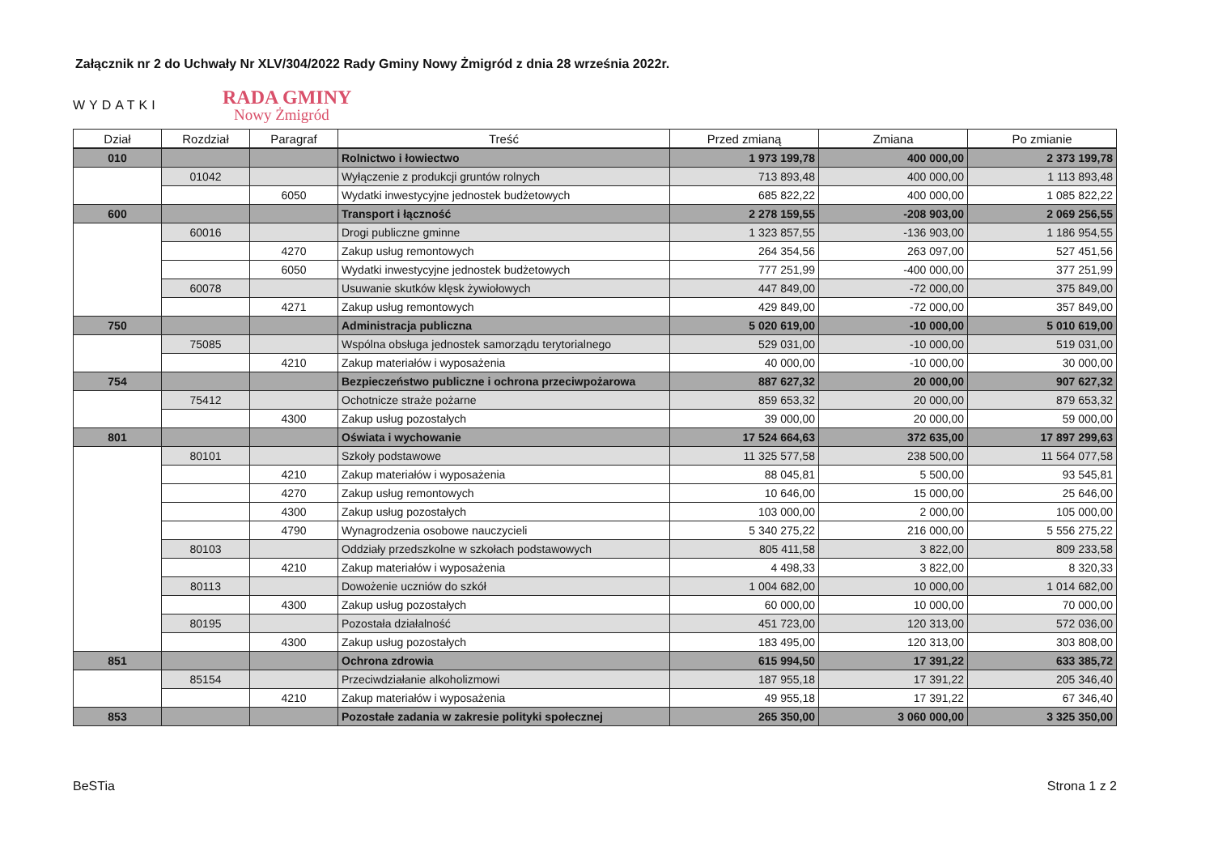Załącznik nr 2 do Uchwały Nr XLV/304/2022 Rady Gminy Nowy Żmigród z dnia 28 września 2022r.
WYDATKI
RADA GMINY
Nowy Żmigród
| Dział | Rozdział | Paragraf | Treść | Przed zmianą | Zmiana | Po zmianie |
| --- | --- | --- | --- | --- | --- | --- |
| 010 | | | Rolnictwo i łowiectwo | 1 973 199,78 | 400 000,00 | 2 373 199,78 |
| | 01042 | | Wyłączenie z produkcji gruntów rolnych | 713 893,48 | 400 000,00 | 1 113 893,48 |
| | | 6050 | Wydatki inwestycyjne jednostek budżetowych | 685 822,22 | 400 000,00 | 1 085 822,22 |
| 600 | | | Transport i łączność | 2 278 159,55 | -208 903,00 | 2 069 256,55 |
| | 60016 | | Drogi publiczne gminne | 1 323 857,55 | -136 903,00 | 1 186 954,55 |
| | | 4270 | Zakup usług remontowych | 264 354,56 | 263 097,00 | 527 451,56 |
| | | 6050 | Wydatki inwestycyjne jednostek budżetowych | 777 251,99 | -400 000,00 | 377 251,99 |
| | 60078 | | Usuwanie skutków klęsk żywiołowych | 447 849,00 | -72 000,00 | 375 849,00 |
| | | 4271 | Zakup usług remontowych | 429 849,00 | -72 000,00 | 357 849,00 |
| 750 | | | Administracja publiczna | 5 020 619,00 | -10 000,00 | 5 010 619,00 |
| | 75085 | | Wspólna obsługa jednostek samorządu terytorialnego | 529 031,00 | -10 000,00 | 519 031,00 |
| | | 4210 | Zakup materiałów i wyposażenia | 40 000,00 | -10 000,00 | 30 000,00 |
| 754 | | | Bezpieczeństwo publiczne i ochrona przeciwpożarowa | 887 627,32 | 20 000,00 | 907 627,32 |
| | 75412 | | Ochotnicze straże pożarne | 859 653,32 | 20 000,00 | 879 653,32 |
| | | 4300 | Zakup usług pozostałych | 39 000,00 | 20 000,00 | 59 000,00 |
| 801 | | | Oświata i wychowanie | 17 524 664,63 | 372 635,00 | 17 897 299,63 |
| | 80101 | | Szkoły podstawowe | 11 325 577,58 | 238 500,00 | 11 564 077,58 |
| | | 4210 | Zakup materiałów i wyposażenia | 88 045,81 | 5 500,00 | 93 545,81 |
| | | 4270 | Zakup usług remontowych | 10 646,00 | 15 000,00 | 25 646,00 |
| | | 4300 | Zakup usług pozostałych | 103 000,00 | 2 000,00 | 105 000,00 |
| | | 4790 | Wynagrodzenia osobowe nauczycieli | 5 340 275,22 | 216 000,00 | 5 556 275,22 |
| | 80103 | | Oddziały przedszkolne w szkołach podstawowych | 805 411,58 | 3 822,00 | 809 233,58 |
| | | 4210 | Zakup materiałów i wyposażenia | 4 498,33 | 3 822,00 | 8 320,33 |
| | 80113 | | Dowożenie uczniów do szkół | 1 004 682,00 | 10 000,00 | 1 014 682,00 |
| | | 4300 | Zakup usług pozostałych | 60 000,00 | 10 000,00 | 70 000,00 |
| | 80195 | | Pozostała działalność | 451 723,00 | 120 313,00 | 572 036,00 |
| | | 4300 | Zakup usług pozostałych | 183 495,00 | 120 313,00 | 303 808,00 |
| 851 | | | Ochrona zdrowia | 615 994,50 | 17 391,22 | 633 385,72 |
| | 85154 | | Przeciwdziałanie alkoholizmowi | 187 955,18 | 17 391,22 | 205 346,40 |
| | | 4210 | Zakup materiałów i wyposażenia | 49 955,18 | 17 391,22 | 67 346,40 |
| 853 | | | Pozostałe zadania w zakresie polityki społecznej | 265 350,00 | 3 060 000,00 | 3 325 350,00 |
BeSTia Strona 1 z 2